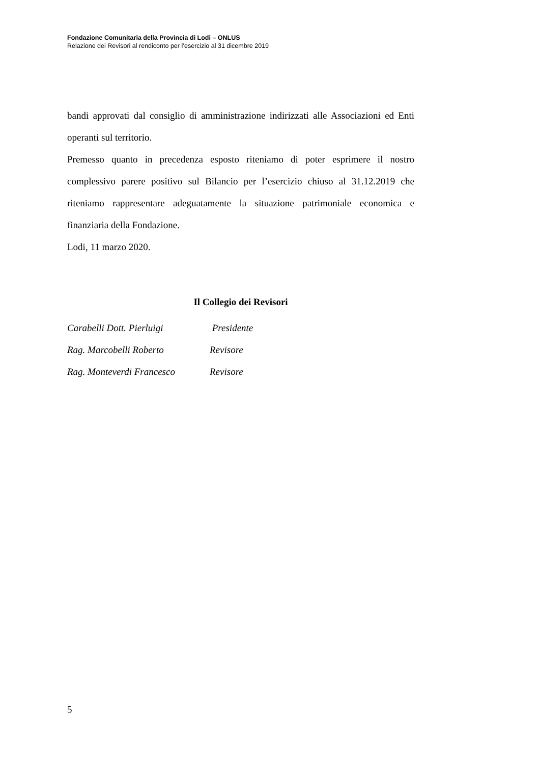Fondazione Comunitaria della Provincia di Lodi – ONLUS
Relazione dei Revisori al rendiconto per l’esercizio al 31 dicembre 2019
bandi approvati dal consiglio di amministrazione indirizzati alle Associazioni ed Enti operanti sul territorio.
Premesso quanto in precedenza esposto riteniamo di poter esprimere il nostro complessivo parere positivo sul Bilancio per l’esercizio chiuso al 31.12.2019 che riteniamo rappresentare adeguatamente la situazione patrimoniale economica e finanziaria della Fondazione.
Lodi, 11 marzo 2020.
Il Collegio dei Revisori
| Carabelli Dott. Pierluigi | Presidente |
| Rag. Marcobelli Roberto | Revisore |
| Rag. Monteverdi Francesco | Revisore |
5